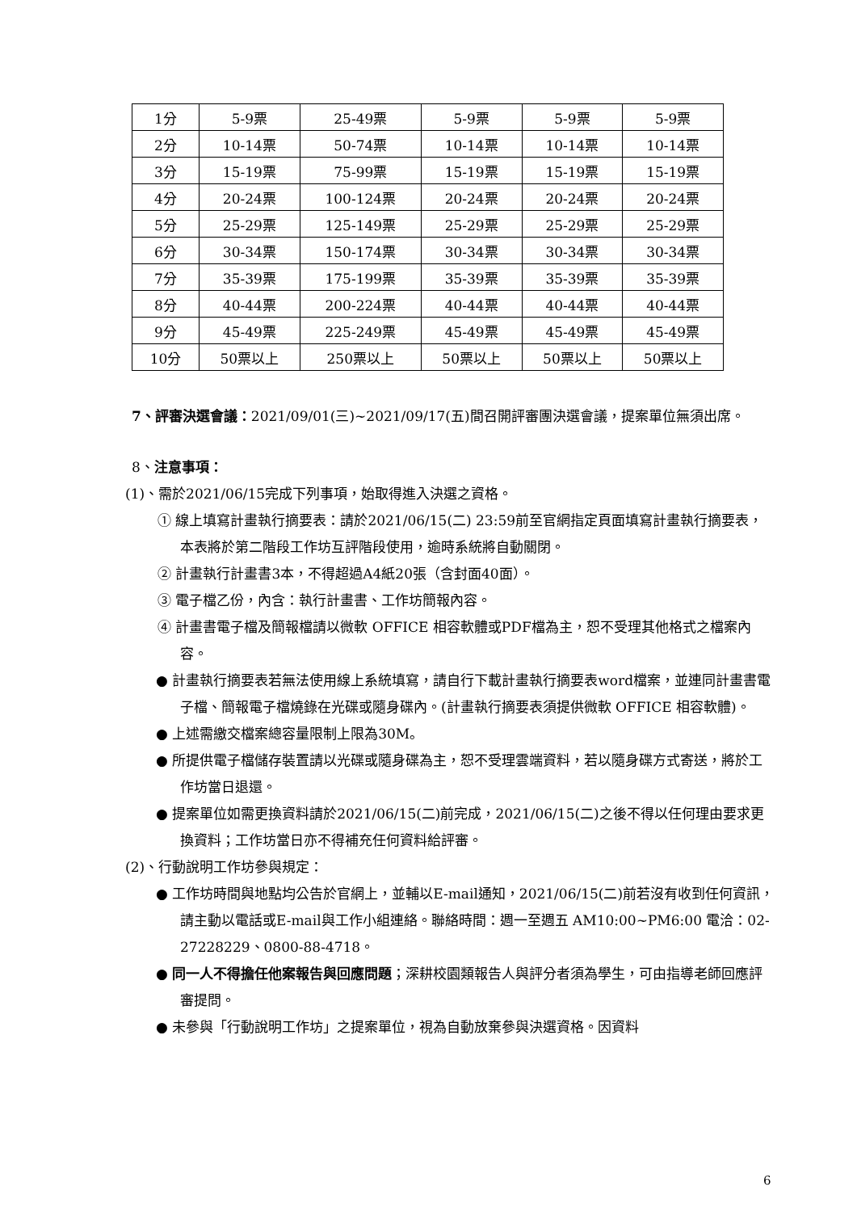| 1分 | 5-9票 | 25-49票 | 5-9票 | 5-9票 | 5-9票 |
| 2分 | 10-14票 | 50-74票 | 10-14票 | 10-14票 | 10-14票 |
| 3分 | 15-19票 | 75-99票 | 15-19票 | 15-19票 | 15-19票 |
| 4分 | 20-24票 | 100-124票 | 20-24票 | 20-24票 | 20-24票 |
| 5分 | 25-29票 | 125-149票 | 25-29票 | 25-29票 | 25-29票 |
| 6分 | 30-34票 | 150-174票 | 30-34票 | 30-34票 | 30-34票 |
| 7分 | 35-39票 | 175-199票 | 35-39票 | 35-39票 | 35-39票 |
| 8分 | 40-44票 | 200-224票 | 40-44票 | 40-44票 | 40-44票 |
| 9分 | 45-49票 | 225-249票 | 45-49票 | 45-49票 | 45-49票 |
| 10分 | 50票以上 | 250票以上 | 50票以上 | 50票以上 | 50票以上 |
7、評審決選會議：2021/09/01(三)~2021/09/17(五)間召開評審團決選會議，提案單位無須出席。
8、注意事項：
(1)、需於2021/06/15完成下列事項，始取得進入決選之資格。
① 線上填寫計畫執行摘要表：請於2021/06/15(二) 23:59前至官網指定頁面填寫計畫執行摘要表，本表將於第二階段工作坊互評階段使用，逾時系統將自動關閉。
② 計畫執行計畫書3本，不得超過A4紙20張（含封面40面）。
③ 電子檔乙份，內含：執行計畫書、工作坊簡報內容。
④ 計畫書電子檔及簡報檔請以微軟 OFFICE 相容軟體或PDF檔為主，恕不受理其他格式之檔案內容。
● 計畫執行摘要表若無法使用線上系統填寫，請自行下載計畫執行摘要表word檔案，並連同計畫書電子檔、簡報電子檔燒錄在光碟或隨身碟內。(計畫執行摘要表須提供微軟 OFFICE 相容軟體)。
● 上述需繳交檔案總容量限制上限為30M。
● 所提供電子檔儲存裝置請以光碟或隨身碟為主，恕不受理雲端資料，若以隨身碟方式寄送，將於工作坊當日退還。
● 提案單位如需更換資料請於2021/06/15(二)前完成，2021/06/15(二)之後不得以任何理由要求更換資料；工作坊當日亦不得補充任何資料給評審。
(2)、行動說明工作坊參與規定：
● 工作坊時間與地點均公告於官網上，並輔以E-mail通知，2021/06/15(二)前若沒有收到任何資訊，請主動以電話或E-mail與工作小組連絡。聯絡時間：週一至週五 AM10:00~PM6:00 電洽：02-27228229、0800-88-4718。
● 同一人不得擔任他案報告與回應問題；深耕校園類報告人與評分者須為學生，可由指導老師回應評審提問。
● 未參與「行動說明工作坊」之提案單位，視為自動放棄參與決選資格。因資料
6